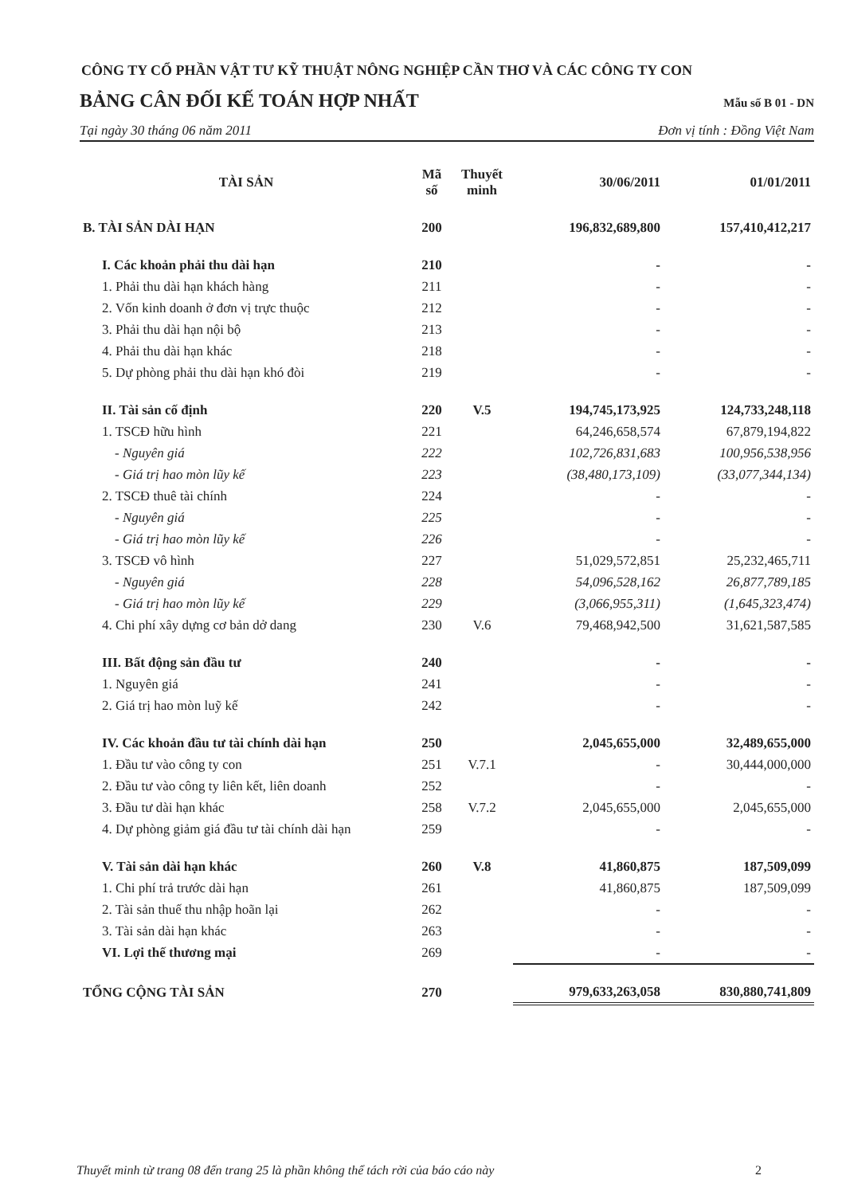CÔNG TY CỔ PHẦN VẬT TƯ KỸ THUẬT NÔNG NGHIỆP CẦN THƠ VÀ CÁC CÔNG TY CON
BẢNG CÂN ĐỐI KẾ TOÁN HỢP NHẤT Mẫu số B 01 - DN
Tại ngày 30 tháng 06 năm 2011 Đơn vị tính : Đồng Việt Nam
| TÀI SẢN | Mã số | Thuyết minh | 30/06/2011 | 01/01/2011 |
| --- | --- | --- | --- | --- |
| B. TÀI SẢN DÀI HẠN | 200 | | 196,832,689,800 | 157,410,412,217 |
| I. Các khoản phải thu dài hạn | 210 | | - | - |
| 1. Phải thu dài hạn khách hàng | 211 | | - | - |
| 2. Vốn kinh doanh ở đơn vị trực thuộc | 212 | | - | - |
| 3. Phải thu dài hạn nội bộ | 213 | | - | - |
| 4. Phải thu dài hạn khác | 218 | | - | - |
| 5. Dự phòng phải thu dài hạn khó đòi | 219 | | - | - |
| II. Tài sản cố định | 220 | V.5 | 194,745,173,925 | 124,733,248,118 |
| 1. TSCĐ hữu hình | 221 | | 64,246,658,574 | 67,879,194,822 |
| - Nguyên giá | 222 | | 102,726,831,683 | 100,956,538,956 |
| - Giá trị hao mòn lũy kế | 223 | | (38,480,173,109) | (33,077,344,134) |
| 2. TSCĐ thuê tài chính | 224 | | - | - |
| - Nguyên giá | 225 | | - | - |
| - Giá trị hao mòn lũy kế | 226 | | - | - |
| 3. TSCĐ vô hình | 227 | | 51,029,572,851 | 25,232,465,711 |
| - Nguyên giá | 228 | | 54,096,528,162 | 26,877,789,185 |
| - Giá trị hao mòn lũy kế | 229 | | (3,066,955,311) | (1,645,323,474) |
| 4. Chi phí xây dựng cơ bản dở dang | 230 | V.6 | 79,468,942,500 | 31,621,587,585 |
| III. Bất động sản đầu tư | 240 | | - | - |
| 1. Nguyên giá | 241 | | - | - |
| 2. Giá trị hao mòn luỹ kế | 242 | | - | - |
| IV. Các khoản đầu tư tài chính dài hạn | 250 | | 2,045,655,000 | 32,489,655,000 |
| 1. Đầu tư vào công ty con | 251 | V.7.1 | - | 30,444,000,000 |
| 2. Đầu tư vào công ty liên kết, liên doanh | 252 | | - | - |
| 3. Đầu tư dài hạn khác | 258 | V.7.2 | 2,045,655,000 | 2,045,655,000 |
| 4. Dự phòng giảm giá đầu tư tài chính dài hạn | 259 | | - | - |
| V. Tài sản dài hạn khác | 260 | V.8 | 41,860,875 | 187,509,099 |
| 1. Chi phí trả trước dài hạn | 261 | | 41,860,875 | 187,509,099 |
| 2. Tài sản thuế thu nhập hoãn lại | 262 | | - | - |
| 3. Tài sản dài hạn khác | 263 | | - | - |
| VI. Lợi thế thương mại | 269 | | - | - |
| TỔNG CỘNG TÀI SẢN | 270 | | 979,633,263,058 | 830,880,741,809 |
Thuyết minh từ trang 08 đến trang 25 là phần không thể tách rời của báo cáo này 2